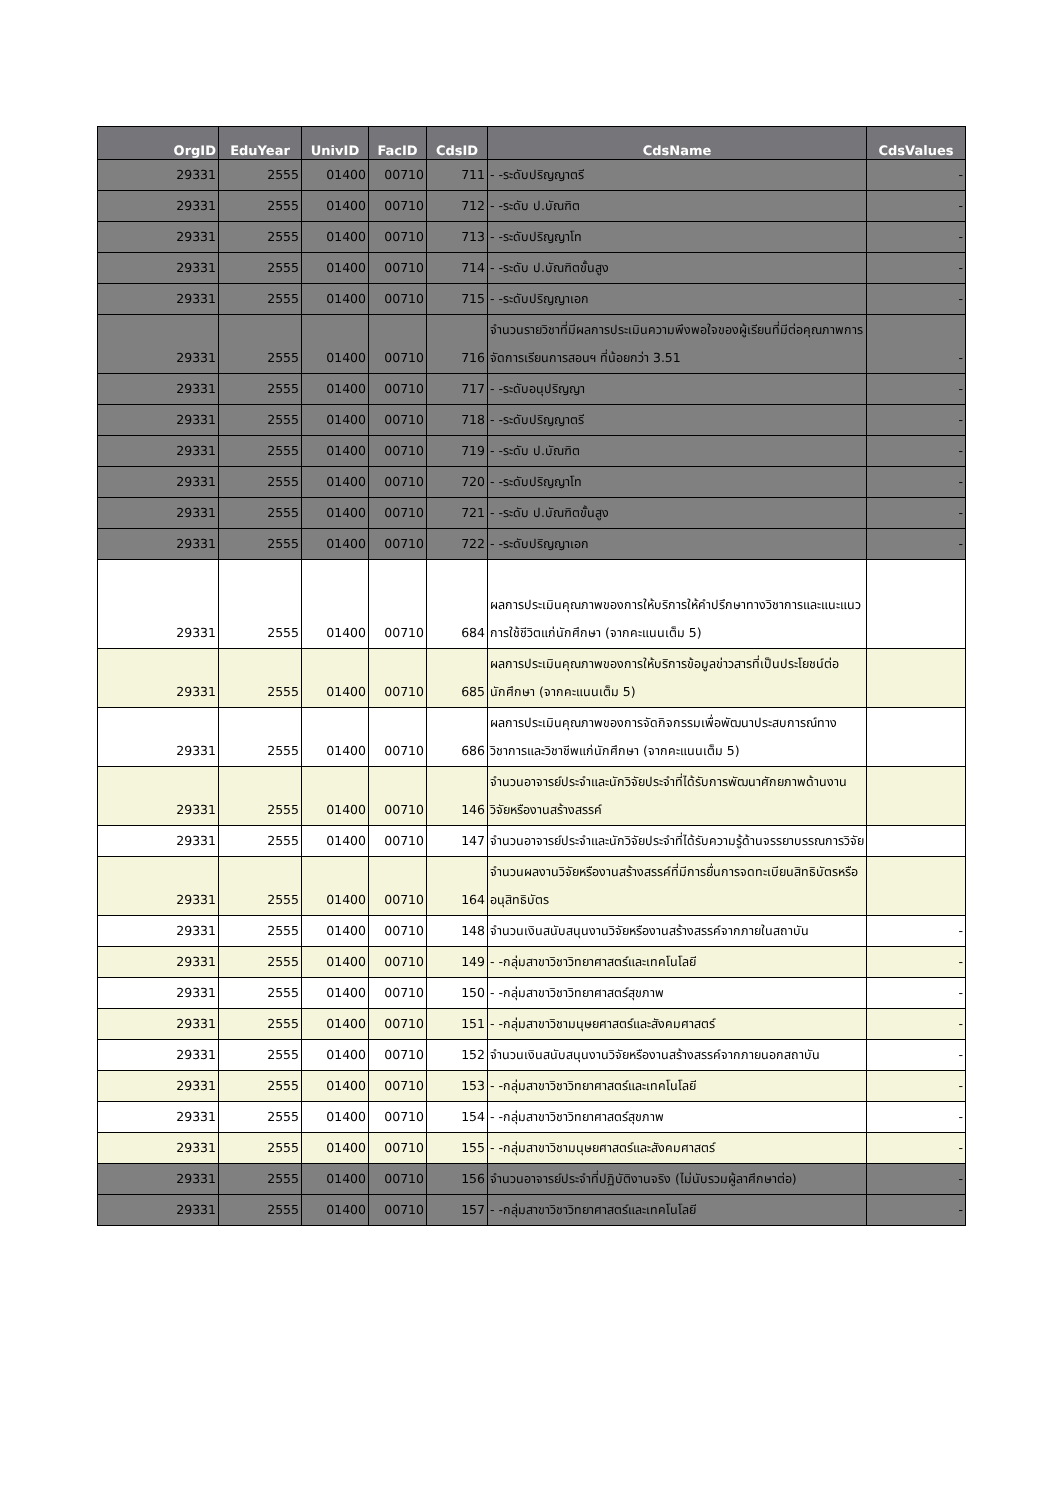| OrgID | EduYear | UnivID | FacID | CdsID | CdsName | CdsValues |
| --- | --- | --- | --- | --- | --- | --- |
| 29331 | 2555 | 01400 | 00710 | 711 | - -ระดับปริญญาตรี | - |
| 29331 | 2555 | 01400 | 00710 | 712 | - -ระดับ ป.บัณฑิต | - |
| 29331 | 2555 | 01400 | 00710 | 713 | - -ระดับปริญญาโท | - |
| 29331 | 2555 | 01400 | 00710 | 714 | - -ระดับ ป.บัณฑิตขั้นสูง | - |
| 29331 | 2555 | 01400 | 00710 | 715 | - -ระดับปริญญาเอก | - |
| 29331 | 2555 | 01400 | 00710 | 716 | จำนวนรายวิชาที่มีผลการประเมินความพึงพอใจของผู้เรียนที่มีต่อคุณภาพการจัดการเรียนการสอนฯ ที่น้อยกว่า 3.51 | - |
| 29331 | 2555 | 01400 | 00710 | 717 | - -ระดับอนุปริญญา | - |
| 29331 | 2555 | 01400 | 00710 | 718 | - -ระดับปริญญาตรี | - |
| 29331 | 2555 | 01400 | 00710 | 719 | - -ระดับ ป.บัณฑิต | - |
| 29331 | 2555 | 01400 | 00710 | 720 | - -ระดับปริญญาโท | - |
| 29331 | 2555 | 01400 | 00710 | 721 | - -ระดับ ป.บัณฑิตขั้นสูง | - |
| 29331 | 2555 | 01400 | 00710 | 722 | - -ระดับปริญญาเอก | - |
| 29331 | 2555 | 01400 | 00710 | 684 | ผลการประเมินคุณภาพของการให้บริการให้คำปรึกษาทางวิชาการและแนะแนวการใช้ชีวิตแก่นักศึกษา (จากคะแนนเต็ม 5) | |
| 29331 | 2555 | 01400 | 00710 | 685 | ผลการประเมินคุณภาพของการให้บริการข้อมูลข่าวสารที่เป็นประโยชน์ต่อนักศึกษา (จากคะแนนเต็ม 5) | |
| 29331 | 2555 | 01400 | 00710 | 686 | ผลการประเมินคุณภาพของการจัดกิจกรรมเพื่อพัฒนาประสบการณ์ทางวิชาการและวิชาชีพแก่นักศึกษา (จากคะแนนเต็ม 5) | |
| 29331 | 2555 | 01400 | 00710 | 146 | จำนวนอาจารย์ประจำและนักวิจัยประจำที่ได้รับการพัฒนาศักยภาพด้านงานวิจัยหรืองานสร้างสรรค์ | |
| 29331 | 2555 | 01400 | 00710 | 147 | จำนวนอาจารย์ประจำและนักวิจัยประจำที่ได้รับความรู้ด้านจรรยาบรรณการวิจัย | |
| 29331 | 2555 | 01400 | 00710 | 164 | จำนวนผลงานวิจัยหรืองานสร้างสรรค์ที่มีการยื่นการจดทะเบียนสิทธิบัตรหรืออนุสิทธิบัตร | |
| 29331 | 2555 | 01400 | 00710 | 148 | จำนวนเงินสนับสนุนงานวิจัยหรืองานสร้างสรรค์จากภายในสถาบัน | - |
| 29331 | 2555 | 01400 | 00710 | 149 | - -กลุ่มสาขาวิชาวิทยาศาสตร์และเทคโนโลยี | - |
| 29331 | 2555 | 01400 | 00710 | 150 | - -กลุ่มสาขาวิชาวิทยาศาสตร์สุขภาพ | - |
| 29331 | 2555 | 01400 | 00710 | 151 | - -กลุ่มสาขาวิชามนุษยศาสตร์และสังคมศาสตร์ | - |
| 29331 | 2555 | 01400 | 00710 | 152 | จำนวนเงินสนับสนุนงานวิจัยหรืองานสร้างสรรค์จากภายนอกสถาบัน | - |
| 29331 | 2555 | 01400 | 00710 | 153 | - -กลุ่มสาขาวิชาวิทยาศาสตร์และเทคโนโลยี | - |
| 29331 | 2555 | 01400 | 00710 | 154 | - -กลุ่มสาขาวิชาวิทยาศาสตร์สุขภาพ | - |
| 29331 | 2555 | 01400 | 00710 | 155 | - -กลุ่มสาขาวิชามนุษยศาสตร์และสังคมศาสตร์ | - |
| 29331 | 2555 | 01400 | 00710 | 156 | จำนวนอาจารย์ประจำที่ปฏิบัติงานจริง (ไม่นับรวมผู้ลาศึกษาต่อ) | - |
| 29331 | 2555 | 01400 | 00710 | 157 | - -กลุ่มสาขาวิชาวิทยาศาสตร์และเทคโนโลยี | - |